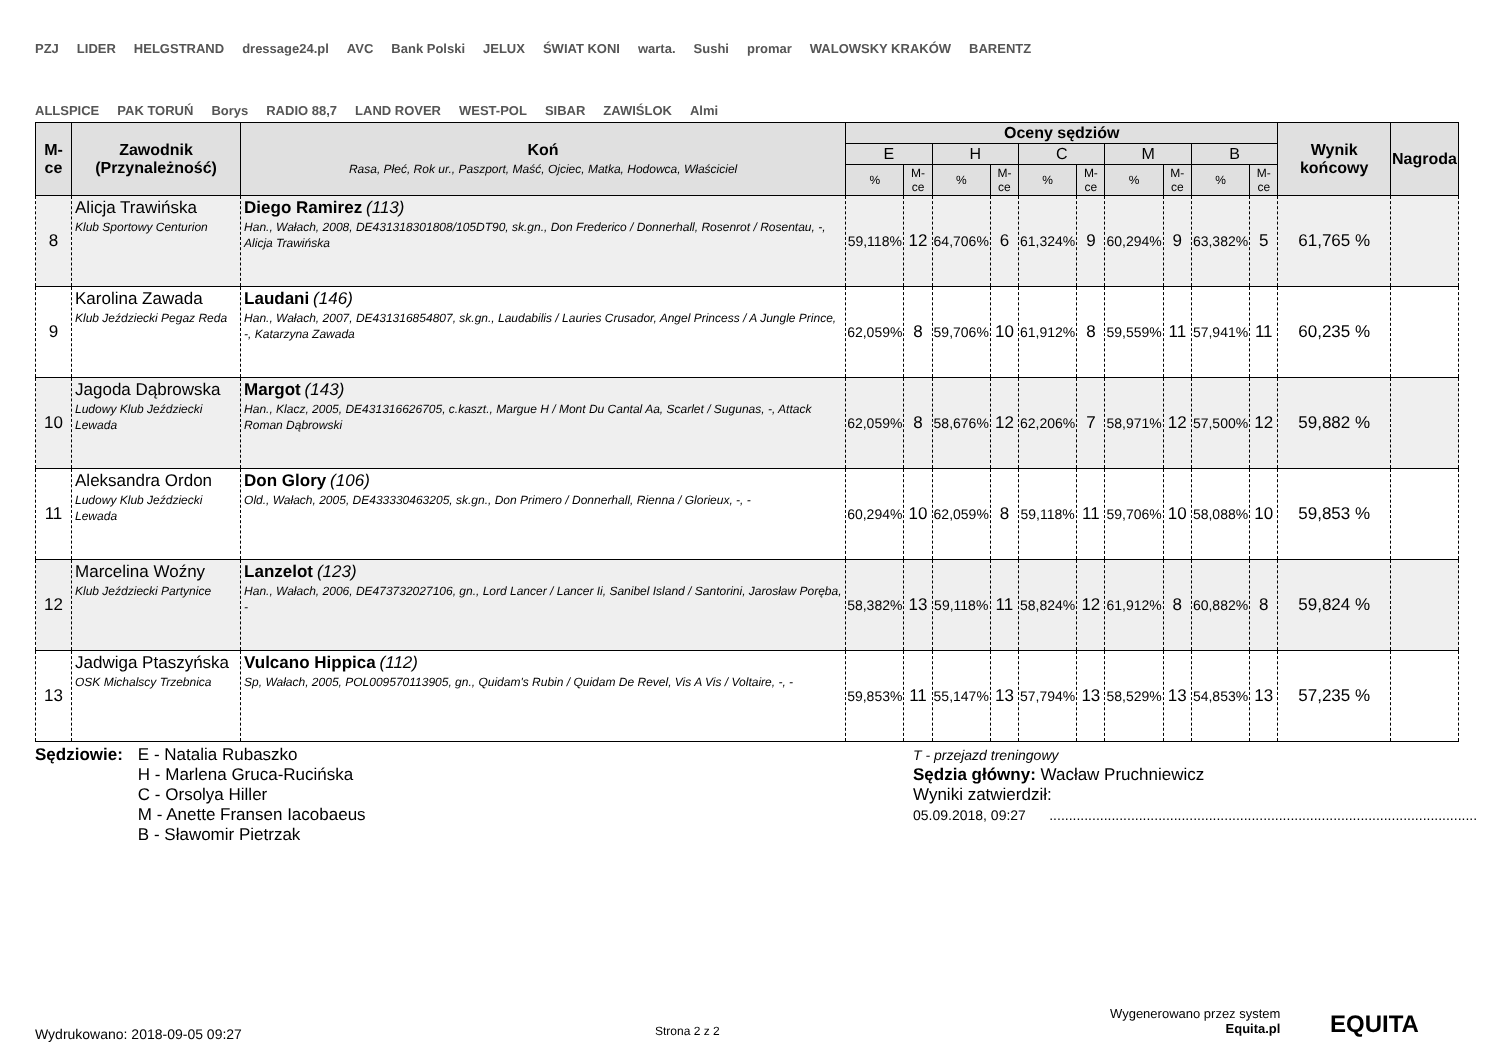PZJ LIDER HELGSTRAND dressage24.pl AVC Bank Polski JELUX ŚWIAT KONI warta. Sushi promar WALOWSKY KRAKÓW BARENTZ ALLSPICE PAK TORUŃ Borys RADIO 88,7 LAND ROVER WEST-POL SIBAR ZAWIŚLOK Almi
| M-ce | Zawodnik (Przynależność) | Koń Rasa, Płeć, Rok ur., Paszport, Maść, Ojciec, Matka, Hodowca, Właściciel | Oceny sędziów | | | | | | | | | | Wynik końcowy | Nagroda |
| --- | --- | --- | --- | --- | --- | --- | --- | --- | --- | --- | --- | --- | --- | --- |
| | | | E | | H | | C | | M | | B | | | |
| | | | % | M-ce | % | M-ce | % | M-ce | % | M-ce | % | M-ce | | |
| 8 | Alicja Trawińska Klub Sportowy Centurion | Diego Ramirez (113) Han., Wałach, 2008, DE431318301808/105DT90, sk.gn., Don Frederico / Donnerhall, Rosenrot / Rosentau, -, Alicja Trawińska | 59,118% | 12 | 64,706% | 6 | 61,324% | 9 | 60,294% | 9 | 63,382% | 5 | 61,765 % | |
| 9 | Karolina Zawada Klub Jeździecki Pegaz Reda | Laudani (146) Han., Wałach, 2007, DE431316854807, sk.gn., Laudabilis / Lauries Crusador, Angel Princess / A Jungle Prince, -, Katarzyna Zawada | 62,059% | 8 | 59,706% | 10 | 61,912% | 8 | 59,559% | 11 | 57,941% | 11 | 60,235 % | |
| 10 | Jagoda Dąbrowska Ludowy Klub Jeździecki Lewada | Margot (143) Han., Klacz, 2005, DE431316626705, c.kaszt., Margue H / Mont Du Cantal Aa, Scarlet / Sugunas, -, Attack Roman Dąbrowski | 62,059% | 8 | 58,676% | 12 | 62,206% | 7 | 58,971% | 12 | 57,500% | 12 | 59,882 % | |
| 11 | Aleksandra Ordon Ludowy Klub Jeździecki Lewada | Don Glory (106) Old., Wałach, 2005, DE433330463205, sk.gn., Don Primero / Donnerhall, Rienna / Glorieux, -, - | 60,294% | 10 | 62,059% | 8 | 59,118% | 11 | 59,706% | 10 | 58,088% | 10 | 59,853 % | |
| 12 | Marcelina Woźny Klub Jeździecki Partynice | Lanzelot (123) Han., Wałach, 2006, DE473732027106, gn., Lord Lancer / Lancer Ii, Sanibel Island / Santorini, Jarosław Poręba, - | 58,382% | 13 | 59,118% | 11 | 58,824% | 12 | 61,912% | 8 | 60,882% | 8 | 59,824 % | |
| 13 | Jadwiga Ptaszyńska OSK Michalscy Trzebnica | Vulcano Hippica (112) Sp, Wałach, 2005, POL009570113905, gn., Quidam's Rubin / Quidam De Revel, Vis A Vis / Voltaire, -, - | 59,853% | 11 | 55,147% | 13 | 57,794% | 13 | 58,529% | 13 | 54,853% | 13 | 57,235 % | |
Sędziowie: E - Natalia Rubaszko
H - Marlena Gruca-Rucińska
C - Orsolya Hiller
M - Anette Fransen Iacobaeus
B - Sławomir Pietrzak
T - przejazd treningowy
Sędzia główny: Wacław Pruchniewicz
Wyniki zatwierdził:
05.09.2018, 09:27 ..............................................................................................................
Wydrukowano: 2018-09-05 09:27 Strona 2 z 2
Wygenerowano przez system
Equita.pl
EQUITA